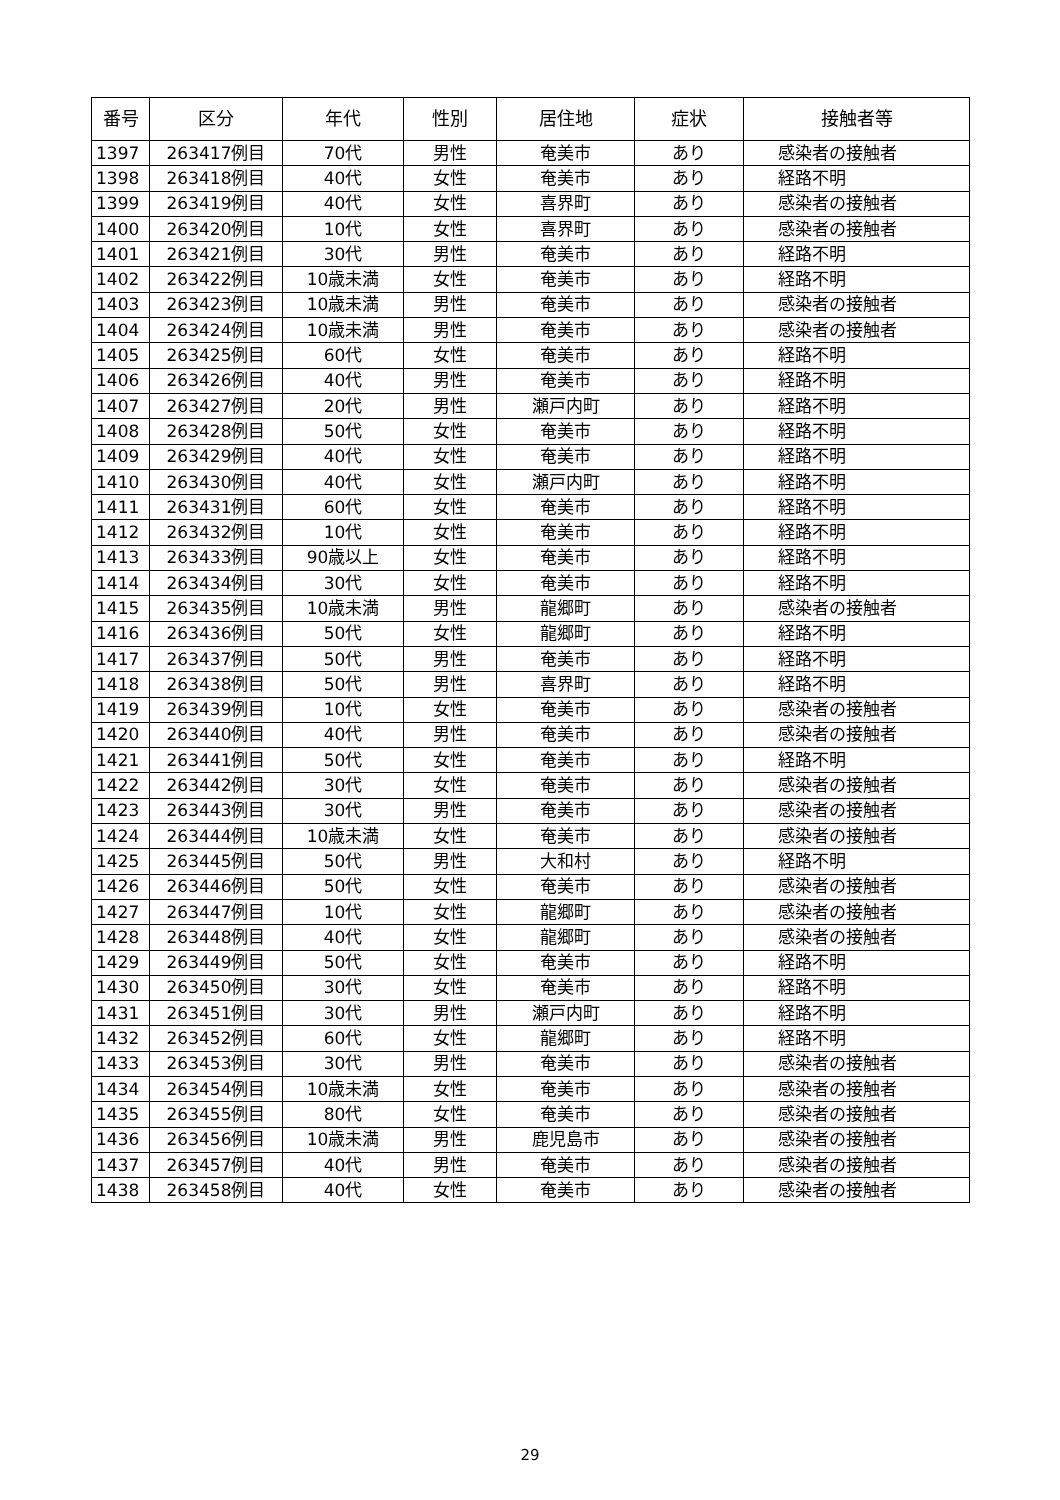| 番号 | 区分 | 年代 | 性別 | 居住地 | 症状 | 接触者等 |
| --- | --- | --- | --- | --- | --- | --- |
| 1397 | 263417例目 | 70代 | 男性 | 奄美市 | あり | 感染者の接触者 |
| 1398 | 263418例目 | 40代 | 女性 | 奄美市 | あり | 経路不明 |
| 1399 | 263419例目 | 40代 | 女性 | 喜界町 | あり | 感染者の接触者 |
| 1400 | 263420例目 | 10代 | 女性 | 喜界町 | あり | 感染者の接触者 |
| 1401 | 263421例目 | 30代 | 男性 | 奄美市 | あり | 経路不明 |
| 1402 | 263422例目 | 10歳未満 | 女性 | 奄美市 | あり | 経路不明 |
| 1403 | 263423例目 | 10歳未満 | 男性 | 奄美市 | あり | 感染者の接触者 |
| 1404 | 263424例目 | 10歳未満 | 男性 | 奄美市 | あり | 感染者の接触者 |
| 1405 | 263425例目 | 60代 | 女性 | 奄美市 | あり | 経路不明 |
| 1406 | 263426例目 | 40代 | 男性 | 奄美市 | あり | 経路不明 |
| 1407 | 263427例目 | 20代 | 男性 | 瀬戸内町 | あり | 経路不明 |
| 1408 | 263428例目 | 50代 | 女性 | 奄美市 | あり | 経路不明 |
| 1409 | 263429例目 | 40代 | 女性 | 奄美市 | あり | 経路不明 |
| 1410 | 263430例目 | 40代 | 女性 | 瀬戸内町 | あり | 経路不明 |
| 1411 | 263431例目 | 60代 | 女性 | 奄美市 | あり | 経路不明 |
| 1412 | 263432例目 | 10代 | 女性 | 奄美市 | あり | 経路不明 |
| 1413 | 263433例目 | 90歳以上 | 女性 | 奄美市 | あり | 経路不明 |
| 1414 | 263434例目 | 30代 | 女性 | 奄美市 | あり | 経路不明 |
| 1415 | 263435例目 | 10歳未満 | 男性 | 龍郷町 | あり | 感染者の接触者 |
| 1416 | 263436例目 | 50代 | 女性 | 龍郷町 | あり | 経路不明 |
| 1417 | 263437例目 | 50代 | 男性 | 奄美市 | あり | 経路不明 |
| 1418 | 263438例目 | 50代 | 男性 | 喜界町 | あり | 経路不明 |
| 1419 | 263439例目 | 10代 | 女性 | 奄美市 | あり | 感染者の接触者 |
| 1420 | 263440例目 | 40代 | 男性 | 奄美市 | あり | 感染者の接触者 |
| 1421 | 263441例目 | 50代 | 女性 | 奄美市 | あり | 経路不明 |
| 1422 | 263442例目 | 30代 | 女性 | 奄美市 | あり | 感染者の接触者 |
| 1423 | 263443例目 | 30代 | 男性 | 奄美市 | あり | 感染者の接触者 |
| 1424 | 263444例目 | 10歳未満 | 女性 | 奄美市 | あり | 感染者の接触者 |
| 1425 | 263445例目 | 50代 | 男性 | 大和村 | あり | 経路不明 |
| 1426 | 263446例目 | 50代 | 女性 | 奄美市 | あり | 感染者の接触者 |
| 1427 | 263447例目 | 10代 | 女性 | 龍郷町 | あり | 感染者の接触者 |
| 1428 | 263448例目 | 40代 | 女性 | 龍郷町 | あり | 感染者の接触者 |
| 1429 | 263449例目 | 50代 | 女性 | 奄美市 | あり | 経路不明 |
| 1430 | 263450例目 | 30代 | 女性 | 奄美市 | あり | 経路不明 |
| 1431 | 263451例目 | 30代 | 男性 | 瀬戸内町 | あり | 経路不明 |
| 1432 | 263452例目 | 60代 | 女性 | 龍郷町 | あり | 経路不明 |
| 1433 | 263453例目 | 30代 | 男性 | 奄美市 | あり | 感染者の接触者 |
| 1434 | 263454例目 | 10歳未満 | 女性 | 奄美市 | あり | 感染者の接触者 |
| 1435 | 263455例目 | 80代 | 女性 | 奄美市 | あり | 感染者の接触者 |
| 1436 | 263456例目 | 10歳未満 | 男性 | 鹿児島市 | あり | 感染者の接触者 |
| 1437 | 263457例目 | 40代 | 男性 | 奄美市 | あり | 感染者の接触者 |
| 1438 | 263458例目 | 40代 | 女性 | 奄美市 | あり | 感染者の接触者 |
29